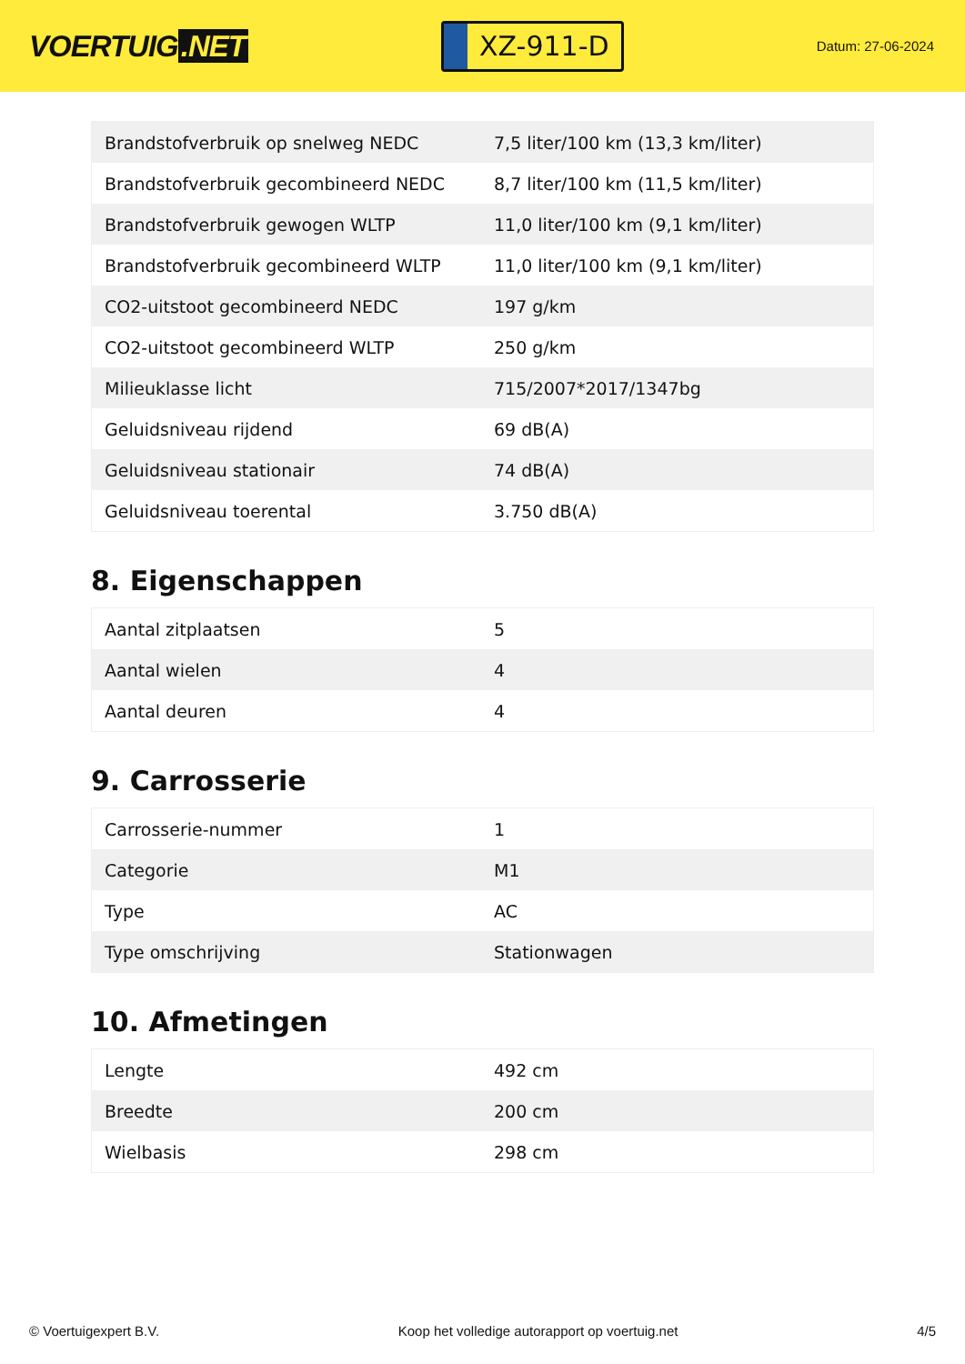VOERTUIG.NET
XZ-911-D
Datum: 27-06-2024
| Brandstofverbruik op snelweg NEDC | 7,5 liter/100 km (13,3 km/liter) |
| Brandstofverbruik gecombineerd NEDC | 8,7 liter/100 km (11,5 km/liter) |
| Brandstofverbruik gewogen WLTP | 11,0 liter/100 km (9,1 km/liter) |
| Brandstofverbruik gecombineerd WLTP | 11,0 liter/100 km (9,1 km/liter) |
| CO2-uitstoot gecombineerd NEDC | 197 g/km |
| CO2-uitstoot gecombineerd WLTP | 250 g/km |
| Milieuklasse licht | 715/2007*2017/1347bg |
| Geluidsniveau rijdend | 69 dB(A) |
| Geluidsniveau stationair | 74 dB(A) |
| Geluidsniveau toerental | 3.750 dB(A) |
8. Eigenschappen
| Aantal zitplaatsen | 5 |
| Aantal wielen | 4 |
| Aantal deuren | 4 |
9. Carrosserie
| Carrosserie-nummer | 1 |
| Categorie | M1 |
| Type | AC |
| Type omschrijving | Stationwagen |
10. Afmetingen
| Lengte | 492 cm |
| Breedte | 200 cm |
| Wielbasis | 298 cm |
© Voertuigexpert B.V. Koop het volledige autorapport op voertuig.net 4/5